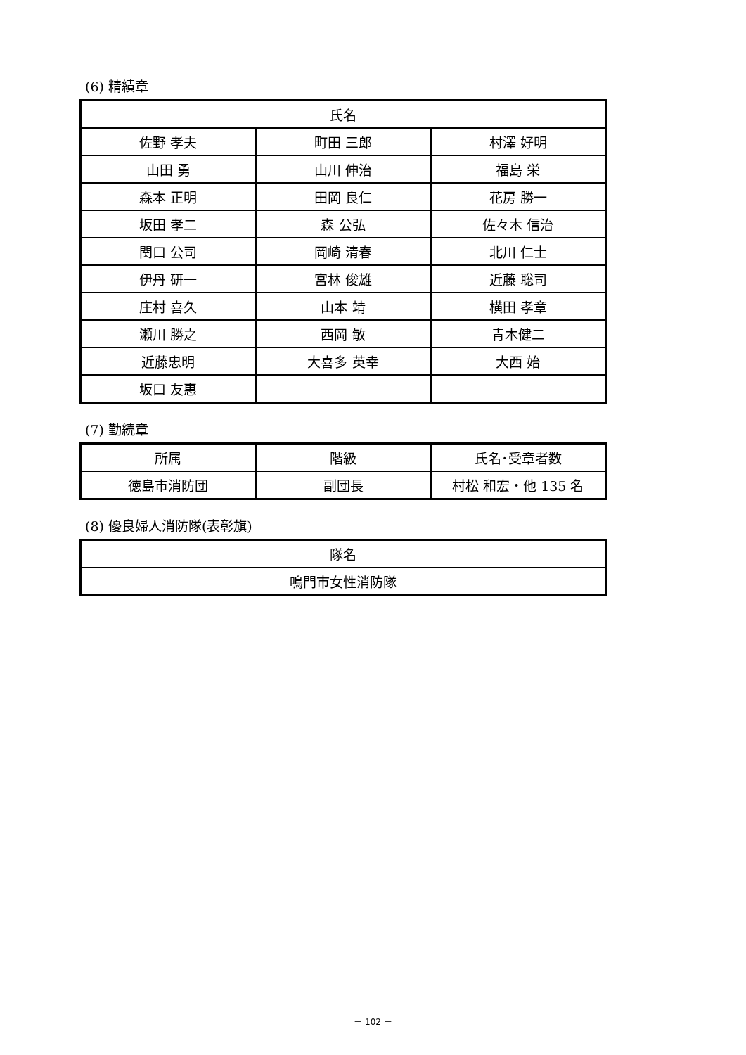(6) 精績章
| 氏名 | | |
| --- | --- | --- |
| 佐野 孝夫 | 町田 三郎 | 村澤 好明 |
| 山田 勇 | 山川 伸治 | 福島 栄 |
| 森本 正明 | 田岡 良仁 | 花房 勝一 |
| 坂田 孝二 | 森 公弘 | 佐々木 信治 |
| 関口 公司 | 岡崎 清春 | 北川 仁士 |
| 伊丹 研一 | 宮林 俊雄 | 近藤 聡司 |
| 庄村 喜久 | 山本 靖 | 横田 孝章 |
| 瀬川 勝之 | 西岡 敏 | 青木健二 |
| 近藤忠明 | 大喜多 英幸 | 大西 始 |
| 坂口 友惠 | | |
(7) 勤続章
| 所属 | 階級 | 氏名･受章者数 |
| --- | --- | --- |
| 徳島市消防団 | 副団長 | 村松 和宏・他 135 名 |
(8) 優良婦人消防隊(表彰旗)
| 隊名 |
| --- |
| 鳴門市女性消防隊 |
－ 102 －